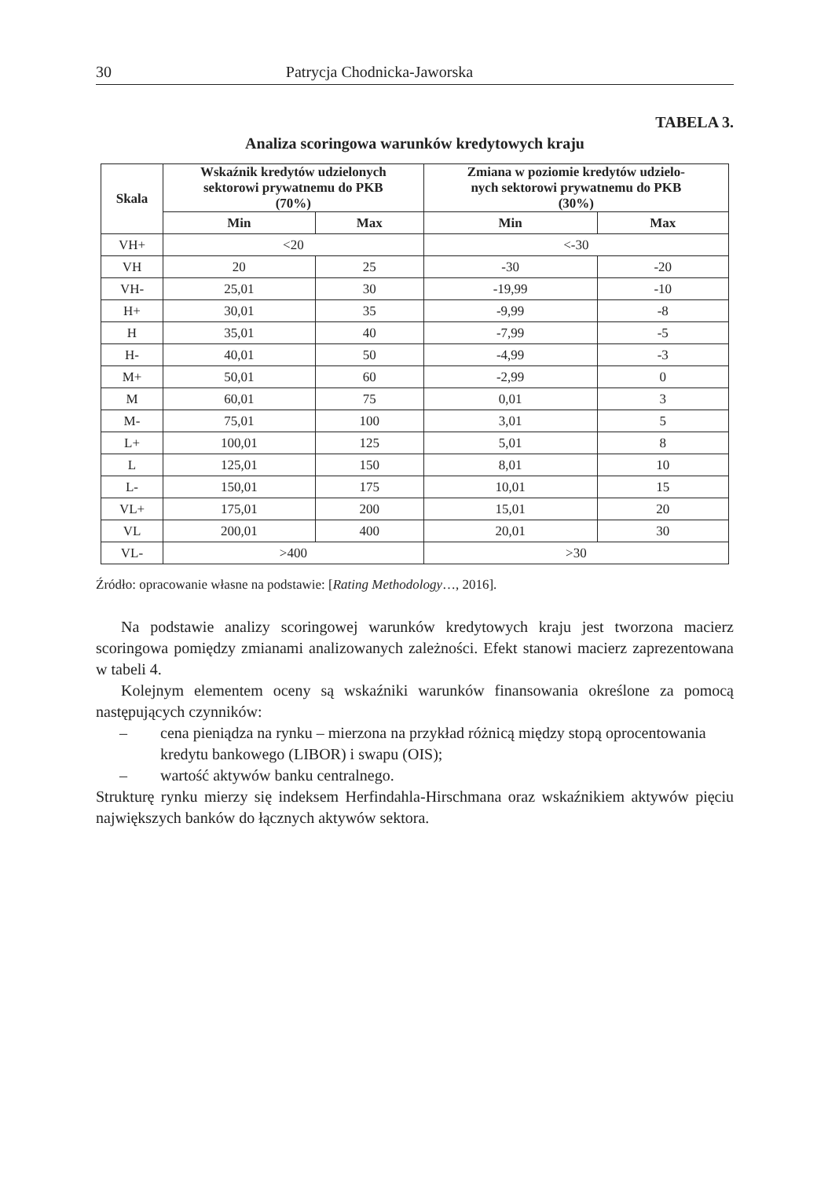30 Patrycja Chodnicka-Jaworska
TABELA 3.
Analiza scoringowa warunków kredytowych kraju
| Skala | Wskaźnik kredytów udzielonych sektorowi prywatnemu do PKB (70%) | | Zmiana w poziomie kredytów udzielo- nych sektorowi prywatnemu do PKB (30%) | |
| --- | --- | --- | --- | --- |
| | Min | Max | Min | Max |
| VH+ | <20 | | <-30 | |
| VH | 20 | 25 | -30 | -20 |
| VH- | 25,01 | 30 | -19,99 | -10 |
| H+ | 30,01 | 35 | -9,99 | -8 |
| H | 35,01 | 40 | -7,99 | -5 |
| H- | 40,01 | 50 | -4,99 | -3 |
| M+ | 50,01 | 60 | -2,99 | 0 |
| M | 60,01 | 75 | 0,01 | 3 |
| M- | 75,01 | 100 | 3,01 | 5 |
| L+ | 100,01 | 125 | 5,01 | 8 |
| L | 125,01 | 150 | 8,01 | 10 |
| L- | 150,01 | 175 | 10,01 | 15 |
| VL+ | 175,01 | 200 | 15,01 | 20 |
| VL | 200,01 | 400 | 20,01 | 30 |
| VL- | >400 | | >30 | |
Źródło: opracowanie własne na podstawie: [Rating Methodology…, 2016].
Na podstawie analizy scoringowej warunków kredytowych kraju jest tworzona macierz scoringowa pomiędzy zmianami analizowanych zależności. Efekt stanowi macierz zaprezentowana w tabeli 4.
Kolejnym elementem oceny są wskaźniki warunków finansowania określone za pomocą następujących czynników:
– cena pieniądza na rynku – mierzona na przykład różnicą między stopą oprocentowania kredytu bankowego (LIBOR) i swapu (OIS);
– wartość aktywów banku centralnego.
Strukturę rynku mierzy się indeksem Herfindahla-Hirschmana oraz wskaźnikiem aktywów pięciu największych banków do łącznych aktywów sektora.